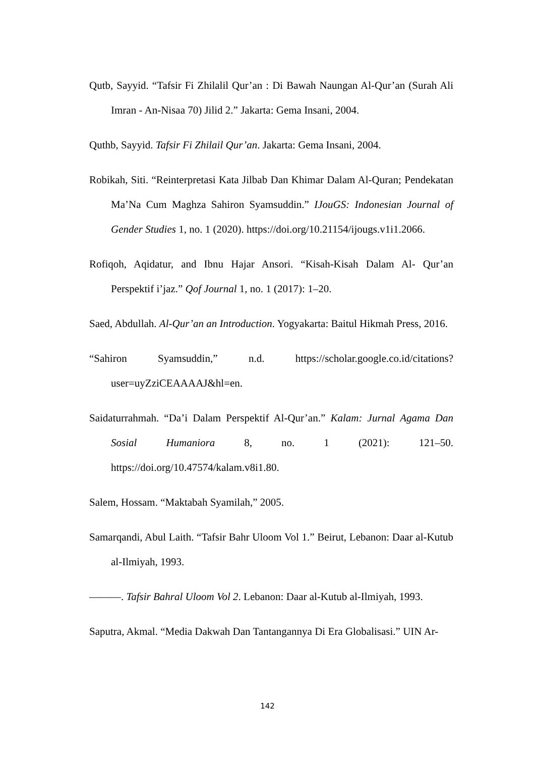Qutb, Sayyid. “Tafsir Fi Zhilalil Qur’an : Di Bawah Naungan Al-Qur’an (Surah Ali Imran - An-Nisaa 70) Jilid 2.” Jakarta: Gema Insani, 2004.
Quthb, Sayyid. Tafsir Fi Zhilail Qur’an. Jakarta: Gema Insani, 2004.
Robikah, Siti. “Reinterpretasi Kata Jilbab Dan Khimar Dalam Al-Quran; Pendekatan Ma’Na Cum Maghza Sahiron Syamsuddin.” IJouGS: Indonesian Journal of Gender Studies 1, no. 1 (2020). https://doi.org/10.21154/ijougs.v1i1.2066.
Rofiqoh, Aqidatur, and Ibnu Hajar Ansori. “Kisah-Kisah Dalam Al- Qur’an Perspektif i’jaz.” Qof Journal 1, no. 1 (2017): 1–20.
Saed, Abdullah. Al-Qur’an an Introduction. Yogyakarta: Baitul Hikmah Press, 2016.
“Sahiron Syamsuddin,” n.d. https://scholar.google.co.id/citations?user=uyZziCEAAAAJ&hl=en.
Saidaturrahmah. “Da’i Dalam Perspektif Al-Qur’an.” Kalam: Jurnal Agama Dan Sosial Humaniora 8, no. 1 (2021): 121–50. https://doi.org/10.47574/kalam.v8i1.80.
Salem, Hossam. “Maktabah Syamilah,” 2005.
Samarqandi, Abul Laith. “Tafsir Bahr Uloom Vol 1.” Beirut, Lebanon: Daar al-Kutub al-Ilmiyah, 1993.
———. Tafsir Bahral Uloom Vol 2. Lebanon: Daar al-Kutub al-Ilmiyah, 1993.
Saputra, Akmal. “Media Dakwah Dan Tantangannya Di Era Globalisasi.” UIN Ar-
142